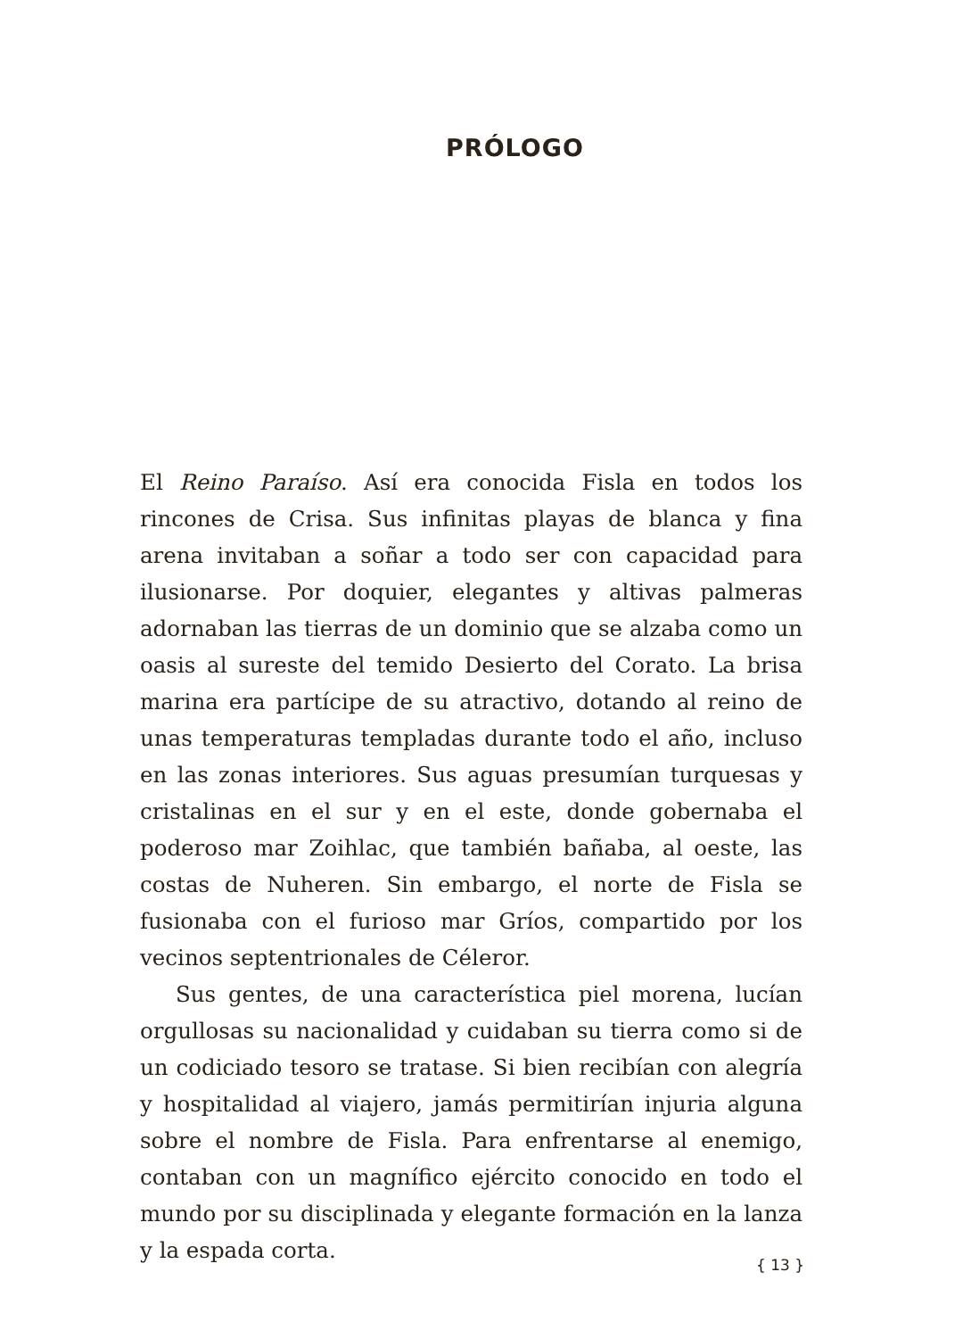PRÓLOGO
El Reino Paraíso. Así era conocida Fisla en todos los rincones de Crisa. Sus infinitas playas de blanca y fina arena invitaban a soñar a todo ser con capacidad para ilusionarse. Por doquier, elegantes y altivas palmeras adornaban las tierras de un dominio que se alzaba como un oasis al sureste del temido Desierto del Corato. La brisa marina era partícipe de su atractivo, dotando al reino de unas temperaturas templadas durante todo el año, incluso en las zonas interiores. Sus aguas presumían turquesas y cristalinas en el sur y en el este, donde gobernaba el poderoso mar Zoihlac, que también bañaba, al oeste, las costas de Nuheren. Sin embargo, el norte de Fisla se fusionaba con el furioso mar Gríos, compartido por los vecinos septentrionales de Céleror.
Sus gentes, de una característica piel morena, lucían orgullosas su nacionalidad y cuidaban su tierra como si de un codiciado tesoro se tratase. Si bien recibían con alegría y hospitalidad al viajero, jamás permitirían injuria alguna sobre el nombre de Fisla. Para enfrentarse al enemigo, contaban con un magnífico ejército conocido en todo el mundo por su disciplinada y elegante formación en la lanza y la espada corta.
{ 13 }